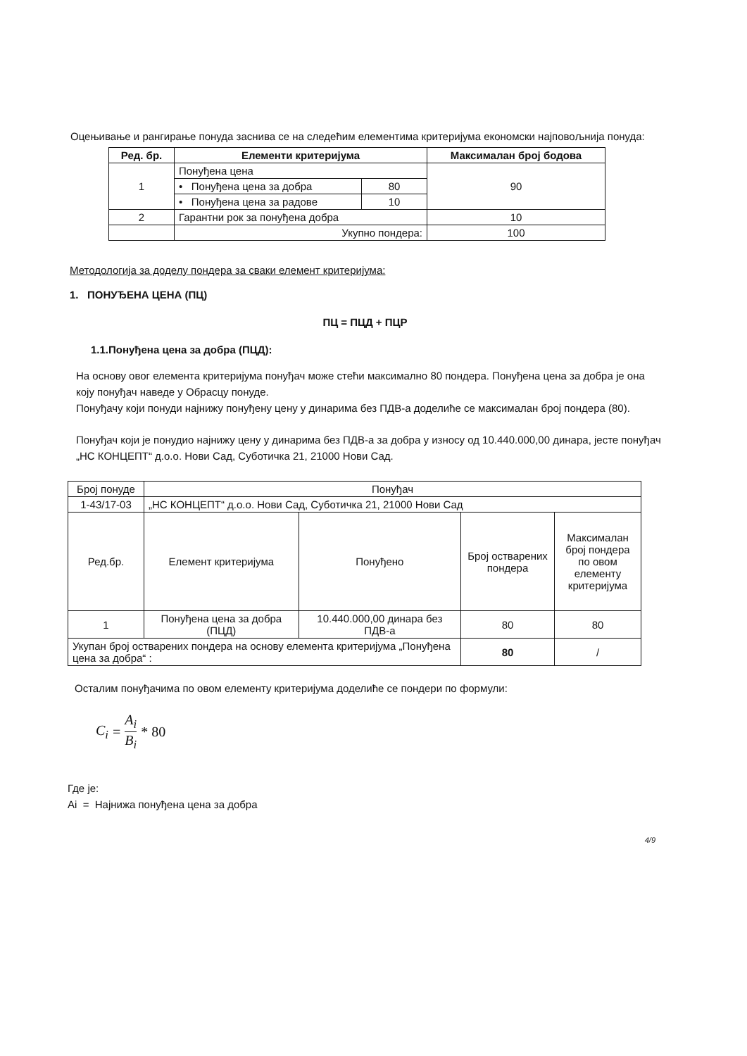Оцењивање и рангирање понуда заснива се на следећим елементима критеријума економски најповољнија понуда:
| Ред. бр. | Елементи критеријума | | Максималан број бодова |
| --- | --- | --- | --- |
| 1 | Понуђена цена | | 90 |
| | • Понуђена цена за добра | 80 | |
| | • Понуђена цена за радове | 10 | |
| 2 | Гарантни рок за понуђена добра | | 10 |
| | Укупно пондера: | | 100 |
Методологија за доделу пондера за сваки елемент критеријума:
1. ПОНУЂЕНА ЦЕНА (ПЦ)
ПЦ = ПЦД + ПЦР
1.1.Понуђена цена за добра (ПЦД):
На основу овог елемента критеријума понуђач може стећи максимално 80 пондера. Понуђена цена за добра је она коју понуђач наведе у Обрасцу понуде.
Понуђачу који понуди најнижу понуђену цену у динарима без ПДВ-а доделиће се максималан број пондера (80).
Понуђач који је понудио најнижу цену у динарима без ПДВ-а за добра у износу од 10.440.000,00 динара, јесте понуђач „НС КОНЦЕПТ“ д.о.о. Нови Сад, Суботичка 21, 21000 Нови Сад.
| Број понуде | Понуђач | | | |
| 1-43/17-03 | „НС КОНЦЕПТ“ д.о.о. Нови Сад, Суботичка 21, 21000 Нови Сад | | | |
| Ред.бр. | Елемент критеријума | Понуђено | Број остварених пондера | Максималан број пондера по овом елементу критеријума |
| 1 | Понуђена цена за добра (ПЦД) | 10.440.000,00 динара без ПДВ-а | 80 | 80 |
| Укупан број остварених пондера на основу елемента критеријума „Понуђена цена за добра“ : | | | 80 | / |
Осталим понуђачима по овом елементу критеријума доделиће се пондери по формули:
C<sub>i</sub> = A<sub>i</sub> B<sub>i</sub> * 80
Где је:
Ai = Најнижа понуђена цена за добра
4/9